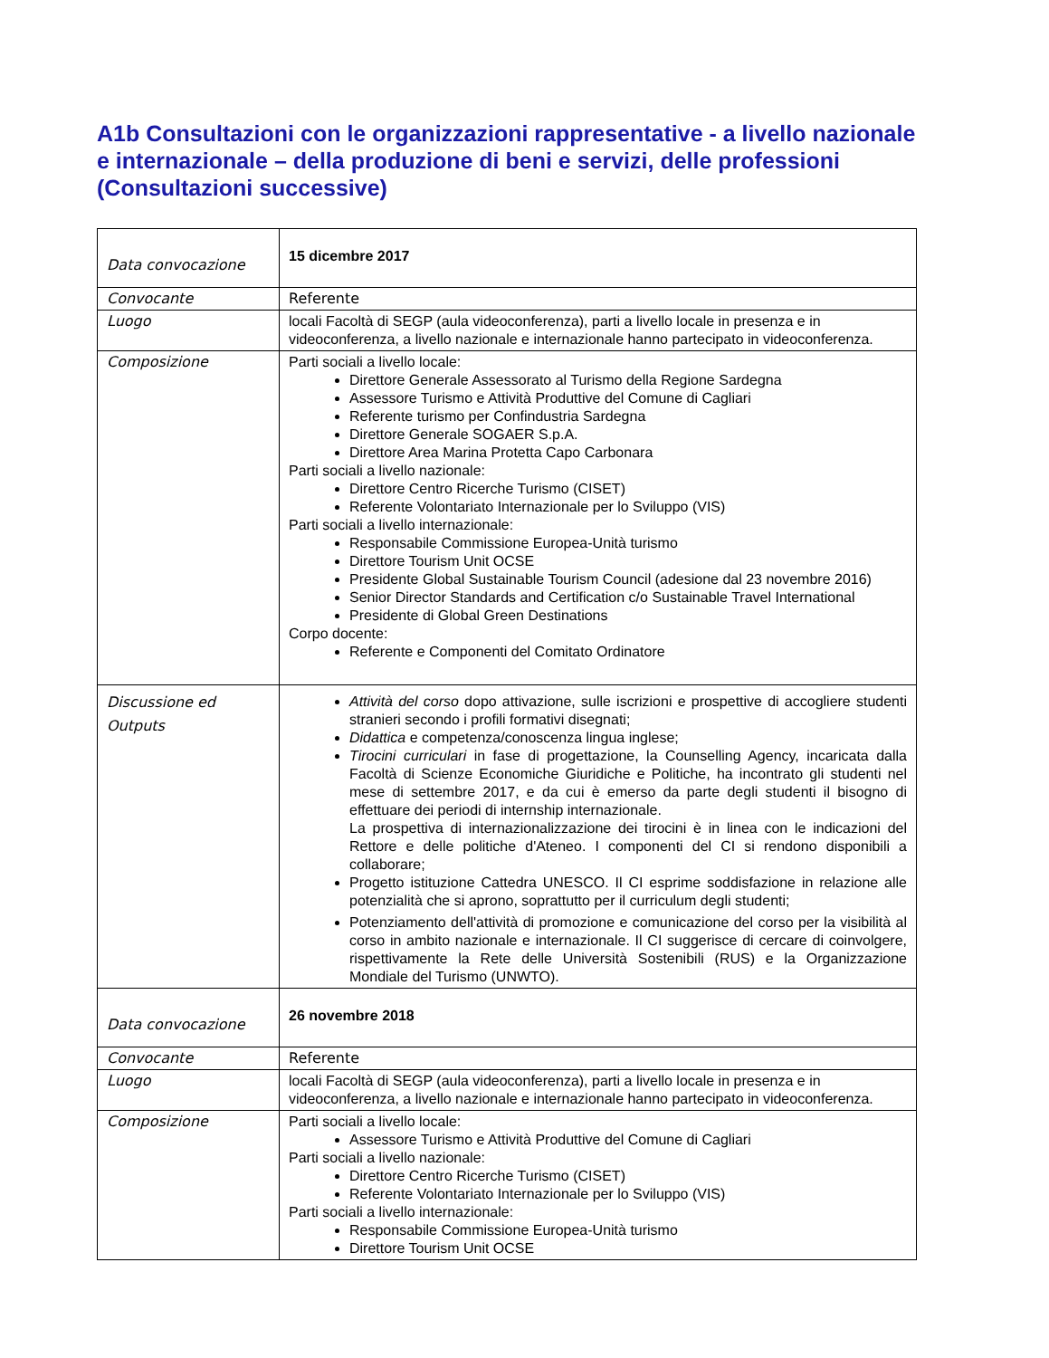A1b Consultazioni con le organizzazioni rappresentative - a livello nazionale e internazionale – della produzione di beni e servizi, delle professioni (Consultazioni successive)
| Data convocazione | 15 dicembre 2017 |
| Convocante | Referente |
| Luogo | locali Facoltà di SEGP (aula videoconferenza), parti a livello locale in presenza e in videoconferenza, a livello nazionale e internazionale hanno partecipato in videoconferenza. |
| Composizione | Parti sociali a livello locale: Direttore Generale Assessorato al Turismo della Regione Sardegna Assessore Turismo e Attività Produttive del Comune di Cagliari Referente turismo per Confindustria Sardegna Direttore Generale SOGAER S.p.A. Direttore Area Marina Protetta Capo Carbonara Parti sociali a livello nazionale: Direttore Centro Ricerche Turismo (CISET) Referente Volontariato Internazionale per lo Sviluppo (VIS) Parti sociali a livello internazionale: Responsabile Commissione Europea-Unità turismo Direttore Tourism Unit OCSE Presidente Global Sustainable Tourism Council (adesione dal 23 novembre 2016) Senior Director Standards and Certification c/o Sustainable Travel International Presidente di Global Green Destinations Corpo docente: Referente e Componenti del Comitato Ordinatore |
| Discussione ed Outputs | Attività del corso dopo attivazione, sulle iscrizioni e prospettive di accogliere studenti stranieri secondo i profili formativi disegnati; Didattica e competenza/conoscenza lingua inglese; Tirocini curriculari in fase di progettazione, la Counselling Agency, incaricata dalla Facoltà di Scienze Economiche Giuridiche e Politiche, ha incontrato gli studenti nel mese di settembre 2017, e da cui è emerso da parte degli studenti il bisogno di effettuare dei periodi di internship internazionale. La prospettiva di internazionalizzazione dei tirocini è in linea con le indicazioni del Rettore e delle politiche d'Ateneo. I componenti del CI si rendono disponibili a collaborare; Progetto istituzione Cattedra UNESCO. Il CI esprime soddisfazione in relazione alle potenzialità che si aprono, soprattutto per il curriculum degli studenti; Potenziamento dell'attività di promozione e comunicazione del corso per la visibilità al corso in ambito nazionale e internazionale. Il CI suggerisce di cercare di coinvolgere, rispettivamente la Rete delle Università Sostenibili (RUS) e la Organizzazione Mondiale del Turismo (UNWTO). |
| Data convocazione | 26 novembre 2018 |
| Convocante | Referente |
| Luogo | locali Facoltà di SEGP (aula videoconferenza), parti a livello locale in presenza e in videoconferenza, a livello nazionale e internazionale hanno partecipato in videoconferenza. |
| Composizione | Parti sociali a livello locale: Assessore Turismo e Attività Produttive del Comune di Cagliari Parti sociali a livello nazionale: Direttore Centro Ricerche Turismo (CISET) Referente Volontariato Internazionale per lo Sviluppo (VIS) Parti sociali a livello internazionale: Responsabile Commissione Europea-Unità turismo Direttore Tourism Unit OCSE |